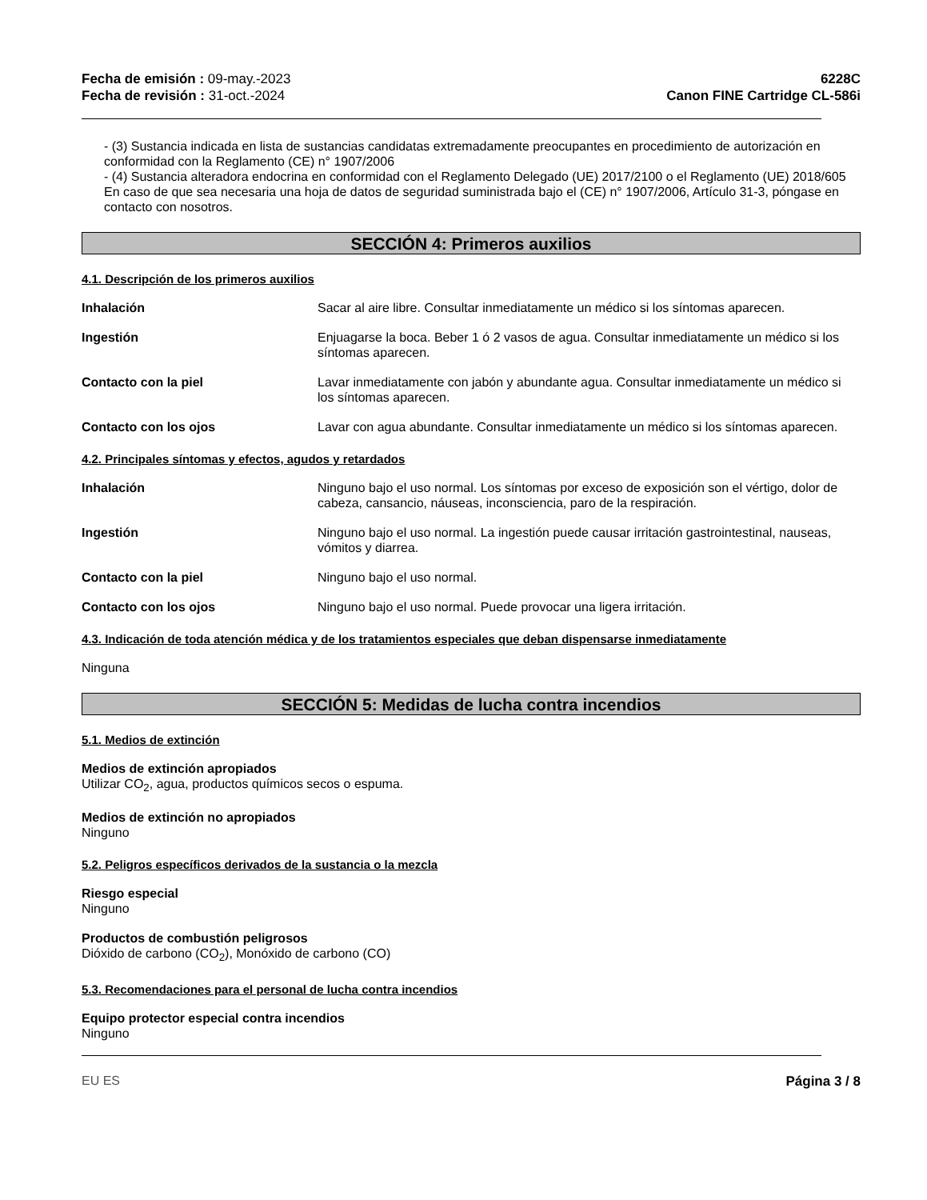Fecha de emisión : 09-may.-2023
Fecha de revisión : 31-oct.-2024
6228C
Canon FINE Cartridge CL-586i
- (3) Sustancia indicada en lista de sustancias candidatas extremadamente preocupantes en procedimiento de autorización en conformidad con la Reglamento (CE) n° 1907/2006
- (4) Sustancia alteradora endocrina en conformidad con el Reglamento Delegado (UE) 2017/2100 o el Reglamento (UE) 2018/605
En caso de que sea necesaria una hoja de datos de seguridad suministrada bajo el (CE) n° 1907/2006, Artículo 31-3, póngase en contacto con nosotros.
SECCIÓN 4: Primeros auxilios
4.1. Descripción de los primeros auxilios
Inhalación Sacar al aire libre. Consultar inmediatamente un médico si los síntomas aparecen.
Ingestión Enjuagarse la boca. Beber 1 ó 2 vasos de agua. Consultar inmediatamente un médico si los síntomas aparecen.
Contacto con la piel Lavar inmediatamente con jabón y abundante agua. Consultar inmediatamente un médico si los síntomas aparecen.
Contacto con los ojos Lavar con agua abundante. Consultar inmediatamente un médico si los síntomas aparecen.
4.2. Principales síntomas y efectos, agudos y retardados
Inhalación Ninguno bajo el uso normal. Los síntomas por exceso de exposición son el vértigo, dolor de cabeza, cansancio, náuseas, inconsciencia, paro de la respiración.
Ingestión Ninguno bajo el uso normal. La ingestión puede causar irritación gastrointestinal, nauseas, vómitos y diarrea.
Contacto con la piel Ninguno bajo el uso normal.
Contacto con los ojos Ninguno bajo el uso normal. Puede provocar una ligera irritación.
4.3. Indicación de toda atención médica y de los tratamientos especiales que deban dispensarse inmediatamente
Ninguna
SECCIÓN 5: Medidas de lucha contra incendios
5.1. Medios de extinción
Medios de extinción apropiados
Utilizar CO<sub>2</sub>, agua, productos químicos secos o espuma.
Medios de extinción no apropiados
Ninguno
5.2. Peligros específicos derivados de la sustancia o la mezcla
Riesgo especial
Ninguno
Productos de combustión peligrosos
Dióxido de carbono (CO<sub>2</sub>), Monóxido de carbono (CO)
5.3. Recomendaciones para el personal de lucha contra incendios
Equipo protector especial contra incendios
Ninguno
EU ES Página 3 / 8